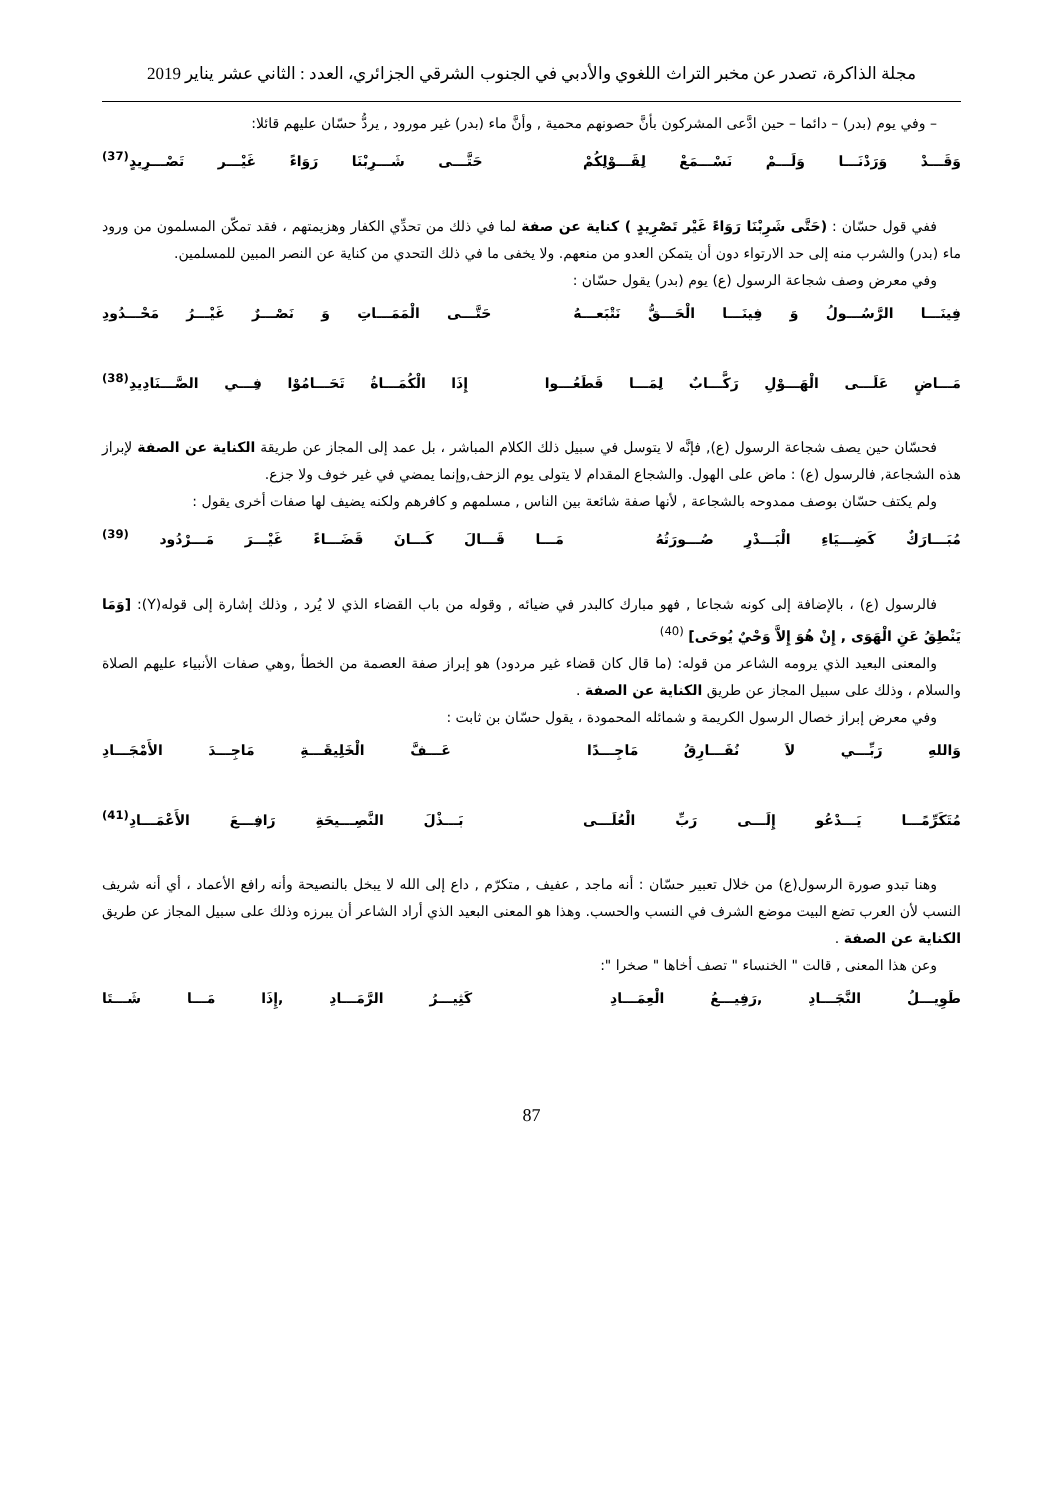مجلة الذاكرة، تصدر عن مخبر التراث اللغوي والأدبي في الجنوب الشرقي الجزائري، العدد : الثاني عشر يناير 2019
– وفي يوم (بدر) – دائما – حين ادَّعى المشركون بأنَّ حصونهم محمية , وأنَّ ماء (بدر) غير مورود , يردُّ حسّان عليهم قائلا:
وَقَـــدْ وَرَدْنَـــا وَلَـــمْ نَسْـــمَعْ لِقَـــوْلِكُمْ حَتَّـــى شَـــرِبْنَا رَوَاءً غَيْـــر تَصْـــرِيدٍ<sup>(37)</sup>
ففي قول حسّان : (حَتَّى شَرِبْنَا رَوَاءً غَيْر تَصْرِيدٍ ) كناية عن صفة لما في ذلك من تحدِّي الكفار وهزيمتهم ، فقد تمكّن المسلمون من ورود ماء (بدر) والشرب منه إلى حد الارتواء دون أن يتمكن العدو من منعهم. ولا يخفى ما في ذلك التحدي من كناية عن النصر المبين للمسلمين.
وفي معرض وصف شجاعة الرسول (ع) يوم (بدر) يقول حسّان :
فِينَـــا الرَّسُـــولُ وَ فِينَـــا الْحَـــقُّ نَتْبَعـــهُ حَتَّـــى الْمَمَـــاتِ وَ نَصْـــرٌ غَيْـــرُ مَحْـــدُودِ
مَـــاضٍ عَلَـــى الْهَـــوْلِ رَكَّـــابٌ لِمَـــا قَطَعُـــوا إِذَا الْكُمَـــاةُ تَحَـــامُوْا فِـــي الصَّـــنَادِيدِ<sup>(38)</sup>
فحسّان حين يصف شجاعة الرسول (ع), فإنَّه لا يتوسل في سبيل ذلك الكلام المباشر ، بل عمد إلى المجاز عن طريقة الكناية عن الصفة لإبراز هذه الشجاعة, فالرسول (ع) : ماض على الهول. والشجاع المقدام لا يتولى يوم الزحف,وإنما يمضي في غير خوف ولا جزع.
ولم يكتف حسّان بوصف ممدوحه بالشجاعة , لأنها صفة شائعة بين الناس , مسلمهم و كافرهم ولكنه يضيف لها صفات أخرى يقول :
مُبَـــارَكٌ كَضِـــيَاءِ الْبَـــدْرِ صُـــورَتُهُ مَـــا قَـــالَ كَـــانَ قَضَـــاءً غَيْـــرَ مَـــرْدُود <sup>(39)</sup>
فالرسول (ع) ، بالإضافة إلى كونه شجاعا , فهو مبارك كالبدر في ضيائه , وقوله من باب القضاء الذي لا يُرد , وذلك إشارة إلى قوله(Y): [وَمَا يَنْطِقُ عَنِ الْهَوَى , إِنْ هُوَ إِلاَّ وَحْيٌ يُوحَى] <sup>(40)</sup>
والمعنى البعيد الذي يرومه الشاعر من قوله: (ما قال كان قضاء غير مردود) هو إبراز صفة العصمة من الخطأ ,وهي صفات الأنبياء عليهم الصلاة والسلام ، وذلك على سبيل المجاز عن طريق الكناية عن الصفة .
وفي معرض إبراز خصال الرسول الكريمة و شمائله المحمودة ، يقول حسّان بن ثابت :
وَاللهِ رَبِّـــي لاَ نُفَـــارِقُ مَاجِـــدًا عَـــفَّ الْخَلِيقَـــةِ مَاجِـــدَ الأَمْجَـــادِ
مُتَكَرِّمًـــا يَـــدْعُو إِلَـــى رَبِّ الْعُلَـــى بَـــذْلَ النَّصِـــيحَةِ رَافِـــعَ الأَعْمَـــادِ<sup>(41)</sup>
وهنا تبدو صورة الرسول(ع) من خلال تعبير حسّان : أنه ماجد , عفيف , متكرّم , داع إلى الله لا يبخل بالنصيحة وأنه رافع الأعماد ، أي أنه شريف النسب لأن العرب تضع البيت موضع الشرف في النسب والحسب. وهذا هو المعنى البعيد الذي أراد الشاعر أن يبرزه وذلك على سبيل المجاز عن طريق الكناية عن الصفة .
وعن هذا المعنى , قالت " الخنساء " تصف أخاها " صخرا ":
طَوِيـــلُ النَّجَـــادِ ,رَفِيـــعُ الْعِمَـــادِ كَثِيـــرُ الرَّمَـــادِ ,إِذَا مَـــا شَـــتَا
87